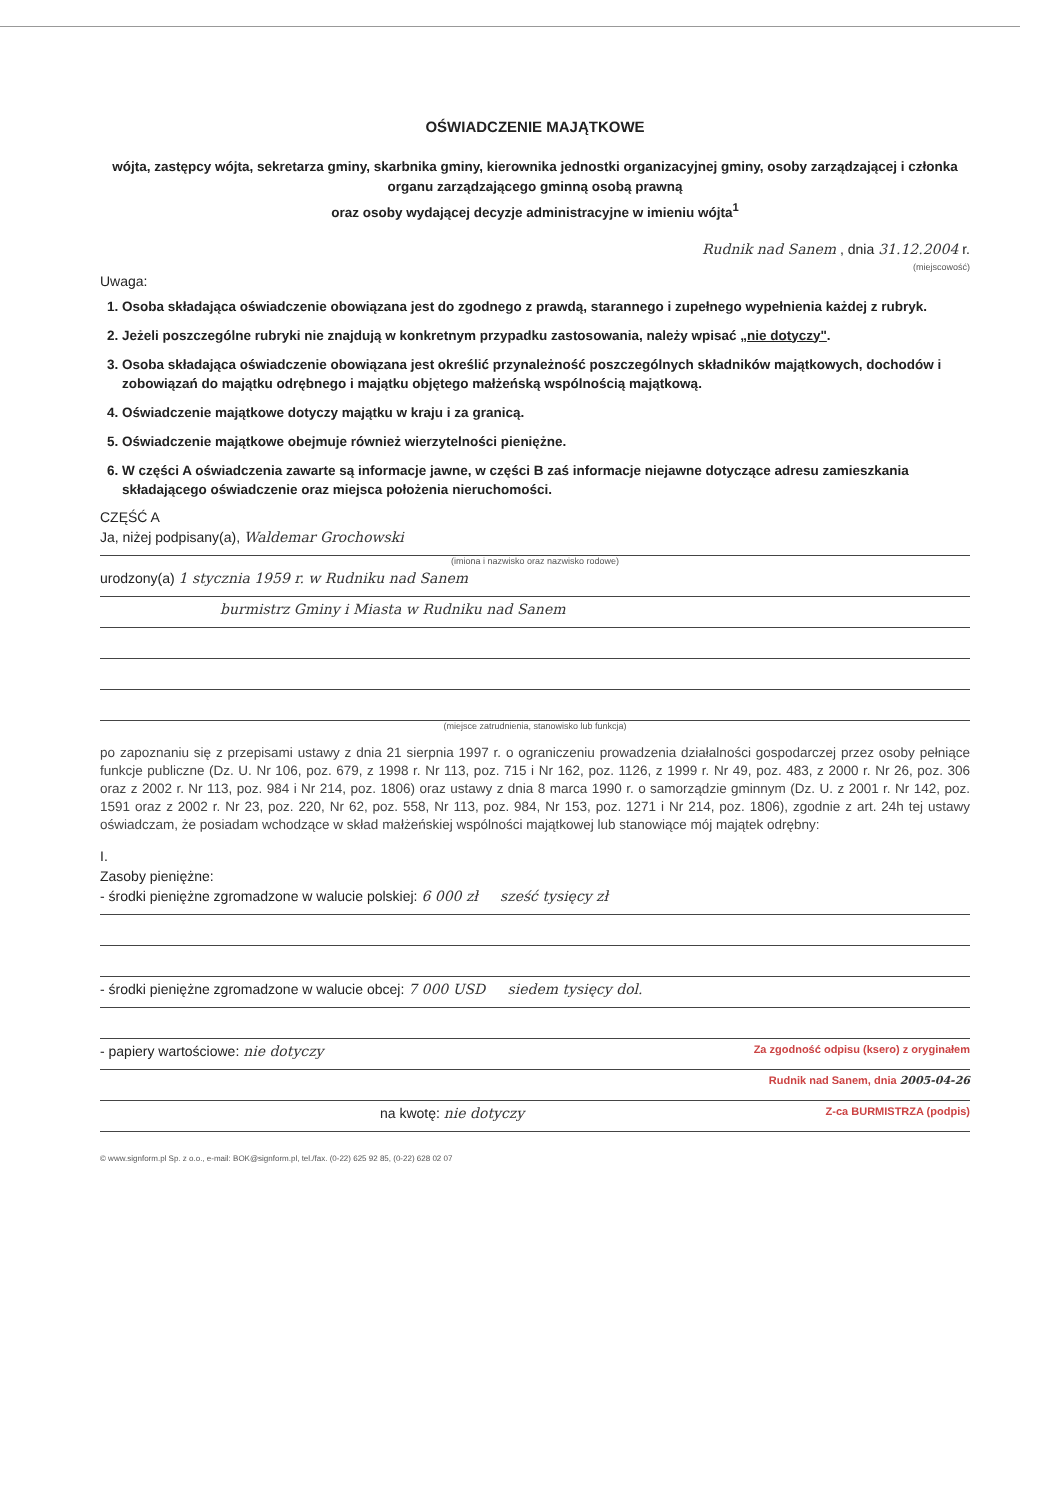OŚWIADCZENIE MAJĄTKOWE
wójta, zastępcy wójta, sekretarza gminy, skarbnika gminy, kierownika jednostki organizacyjnej gminy, osoby zarządzającej i członka organu zarządzającego gminną osobą prawną
oraz osoby wydającej decyzje administracyjne w imieniu wójta<sup>1</sup>
Rudnik nad Sanem , dnia 31.12.2004 r.
(miejscowość)
Uwaga:
1. Osoba składająca oświadczenie obowiązana jest do zgodnego z prawdą, starannego i zupełnego wypełnienia każdej z rubryk.
2. Jeżeli poszczególne rubryki nie znajdują w konkretnym przypadku zastosowania, należy wpisać „nie dotyczy".
3. Osoba składająca oświadczenie obowiązana jest określić przynależność poszczególnych składników majątkowych, dochodów i zobowiązań do majątku odrębnego i majątku objętego małżeńską wspólnością majątkową.
4. Oświadczenie majątkowe dotyczy majątku w kraju i za granicą.
5. Oświadczenie majątkowe obejmuje również wierzytelności pieniężne.
6. W części A oświadczenia zawarte są informacje jawne, w części B zaś informacje niejawne dotyczące adresu zamieszkania składającego oświadczenie oraz miejsca położenia nieruchomości.
CZĘŚĆ A
Ja, niżej podpisany(a), Waldemar Grochowski
(imiona i nazwisko oraz nazwisko rodowe)
urodzony(a) 1 stycznia 1959 r. w Rudniku nad Sanem
burmistrz Gminy i Miasta w Rudniku nad Sanem
(miejsce zatrudnienia, stanowisko lub funkcja)
po zapoznaniu się z przepisami ustawy z dnia 21 sierpnia 1997 r. o ograniczeniu prowadzenia działalności gospodarczej przez osoby pełniące funkcje publiczne (Dz. U. Nr 106, poz. 679, z 1998 r. Nr 113, poz. 715 i Nr 162, poz. 1126, z 1999 r. Nr 49, poz. 483, z 2000 r. Nr 26, poz. 306 oraz z 2002 r. Nr 113, poz. 984 i Nr 214, poz. 1806) oraz ustawy z dnia 8 marca 1990 r. o samorządzie gminnym (Dz. U. z 2001 r. Nr 142, poz. 1591 oraz z 2002 r. Nr 23, poz. 220, Nr 62, poz. 558, Nr 113, poz. 984, Nr 153, poz. 1271 i Nr 214, poz. 1806), zgodnie z art. 24h tej ustawy oświadczam, że posiadam wchodzące w skład małżeńskiej wspólności majątkowej lub stanowiące mój majątek odrębny:
I.
Zasoby pieniężne:
- środki pieniężne zgromadzone w walucie polskiej: 6 000 zł sześć tysięcy zł
- środki pieniężne zgromadzone w walucie obcej: 7 000 USD siedem tysięcy dol.
- papiery wartościowe: nie dotyczy Za zgodność odpisu (ksero) z oryginałem
Rudnik nad Sanem, dnia 2005-04-26
na kwotę: nie dotyczy Z-ca BURMISTRZA (podpis)
© www.signform.pl Sp. z o.o., e-mail: BOK@signform.pl, tel./fax. (0-22) 625 92 85, (0-22) 628 02 07